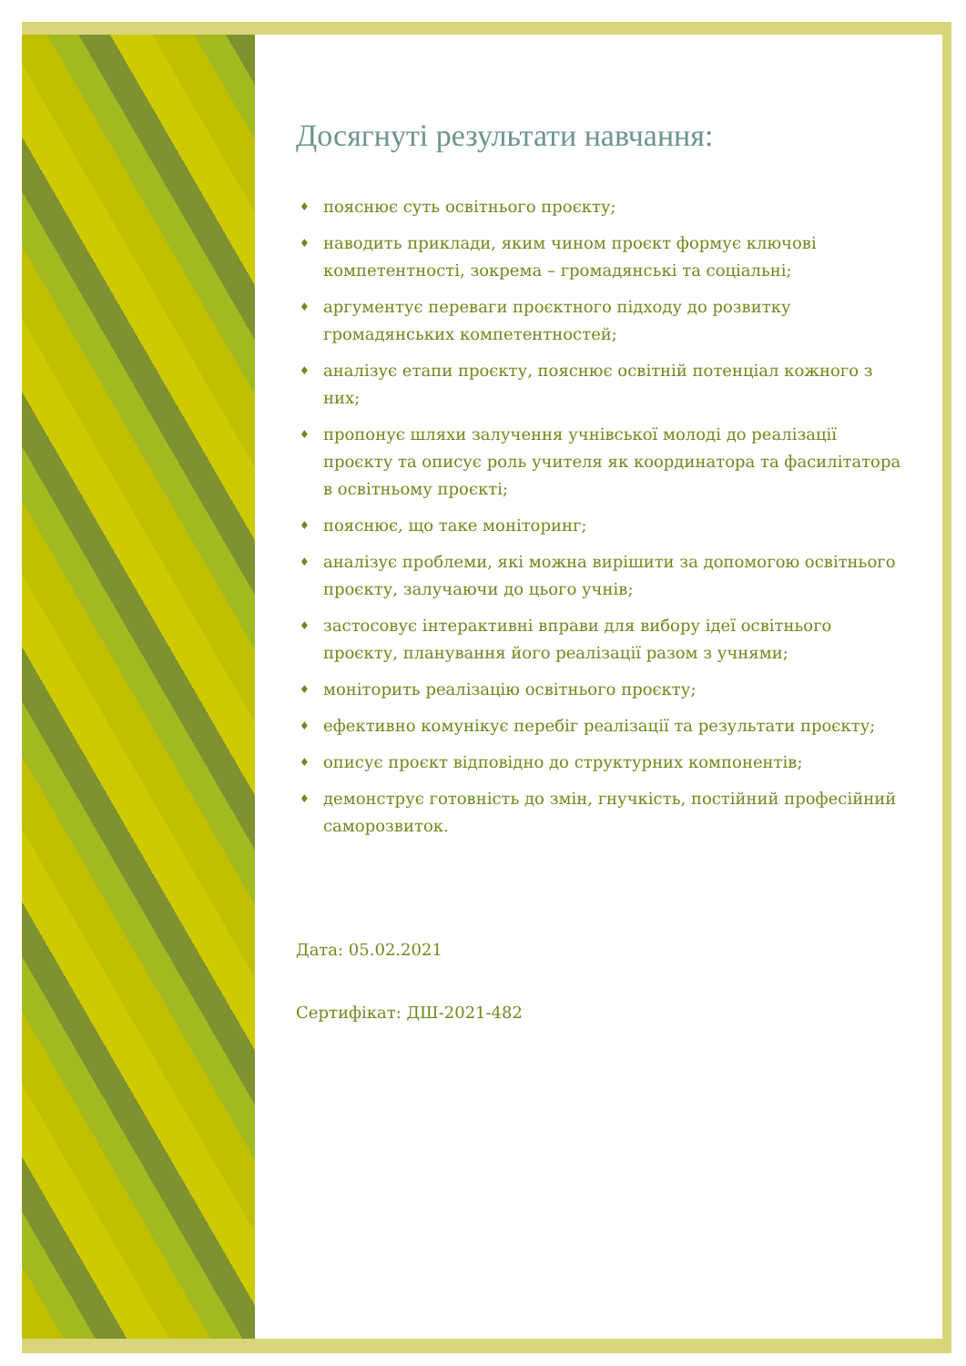Досягнуті результати навчання:
♦ пояснює суть освітнього проєкту;
♦ наводить приклади, яким чином проєкт формує ключові компетентності, зокрема – громадянські та соціальні;
♦ аргументує переваги проєктного підходу до розвитку громадянських компетентностей;
♦ аналізує етапи проєкту, пояснює освітній потенціал кожного з них;
♦ пропонує шляхи залучення учнівської молоді до реалізації проєкту та описує роль учителя як координатора та фасилітатора в освітньому проєкті;
♦ пояснює, що таке моніторинг;
♦ аналізує проблеми, які можна вирішити за допомогою освітнього проєкту, залучаючи до цього учнів;
♦ застосовує інтерактивні вправи для вибору ідеї освітнього проєкту, планування його реалізації разом з учнями;
♦ моніторить реалізацію освітнього проєкту;
♦ ефективно комунікує перебіг реалізації та результати проєкту;
♦ описує проєкт відповідно до структурних компонентів;
♦ демонструє готовність до змін, гнучкість, постійний професійний саморозвиток.
Дата: 05.02.2021
Сертифікат: ДШ-2021-482